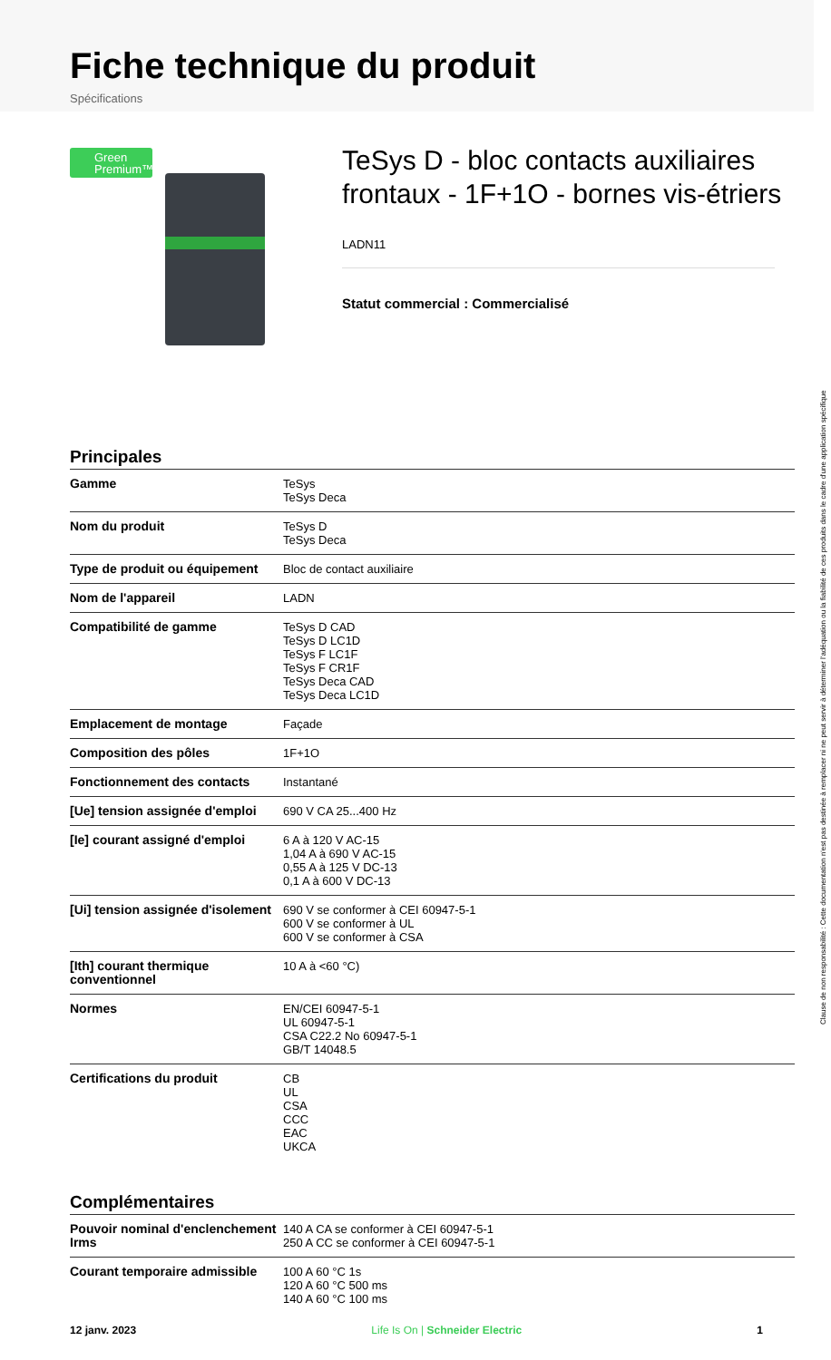Fiche technique du produit
Spécifications
Green Premium™
TeSys D - bloc contacts auxiliaires frontaux - 1F+1O - bornes vis-étriers
LADN11
Statut commercial : Commercialisé
Principales
| Gamme | TeSys TeSys Deca |
| Nom du produit | TeSys D TeSys Deca |
| Type de produit ou équipement | Bloc de contact auxiliaire |
| Nom de l'appareil | LADN |
| Compatibilité de gamme | TeSys D CAD TeSys D LC1D TeSys F LC1F TeSys F CR1F TeSys Deca CAD TeSys Deca LC1D |
| Emplacement de montage | Façade |
| Composition des pôles | 1F+1O |
| Fonctionnement des contacts | Instantané |
| [Ue] tension assignée d'emploi | 690 V CA 25...400 Hz |
| [Ie] courant assigné d'emploi | 6 A à 120 V AC-15 1,04 A à 690 V AC-15 0,55 A à 125 V DC-13 0,1 A à 600 V DC-13 |
| [Ui] tension assignée d'isolement | 690 V se conformer à CEI 60947-5-1 600 V se conformer à UL 600 V se conformer à CSA |
| [Ith] courant thermique conventionnel | 10 A à <60 °C) |
| Normes | EN/CEI 60947-5-1 UL 60947-5-1 CSA C22.2 No 60947-5-1 GB/T 14048.5 |
| Certifications du produit | CB UL CSA CCC EAC UKCA |
Complémentaires
| Pouvoir nominal d'enclenchement Irms | 140 A CA se conformer à CEI 60947-5-1 250 A CC se conformer à CEI 60947-5-1 |
| Courant temporaire admissible | 100 A 60 °C 1s 120 A 60 °C 500 ms 140 A 60 °C 100 ms |
Clause de non responsabilité : Cette documentation n'est pas destinée à remplacer ni ne peut servir à déterminer l'adéquation ou la fiabilité de ces produits dans le cadre d'une application spécifique
12 janv. 2023 Life Is On | Schneider Electric 1